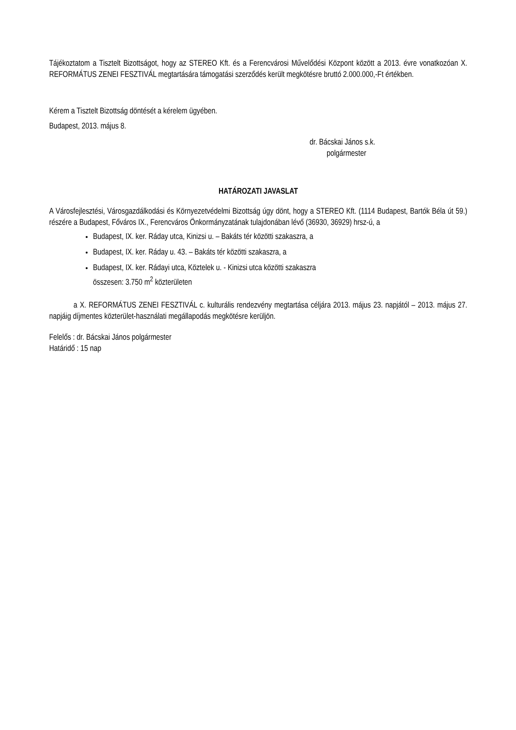Tájékoztatom a Tisztelt Bizottságot, hogy az STEREO Kft. és a Ferencvárosi Művelődési Központ között a 2013. évre vonatkozóan X. REFORMÁTUS ZENEI FESZTIVÁL megtartására támogatási szerződés került megkötésre bruttó 2.000.000,-Ft értékben.
Kérem a Tisztelt Bizottság döntését a kérelem ügyében.
Budapest, 2013. május 8.
dr. Bácskai János s.k.
polgármester
HATÁROZATI JAVASLAT
A Városfejlesztési, Városgazdálkodási és Környezetvédelmi Bizottság úgy dönt, hogy a STEREO Kft. (1114 Budapest, Bartók Béla út 59.) részére a Budapest, Főváros IX., Ferencváros Önkormányzatának tulajdonában lévő (36930, 36929) hrsz-ú, a
Budapest, IX. ker. Ráday utca, Kinizsi u. – Bakáts tér közötti szakaszra, a
Budapest, IX. ker. Ráday u. 43. – Bakáts tér közötti szakaszra, a
Budapest, IX. ker. Rádayi utca, Köztelek u. - Kinizsi utca közötti szakaszra
összesen: 3.750 m<sup>2</sup> közterületen
a X. REFORMÁTUS ZENEI FESZTIVÁL c. kulturális rendezvény megtartása céljára 2013. május 23. napjától – 2013. május 27. napjáig díjmentes közterület-használati megállapodás megkötésre kerüljön.
Felelős : dr. Bácskai János polgármester
Határidő : 15 nap